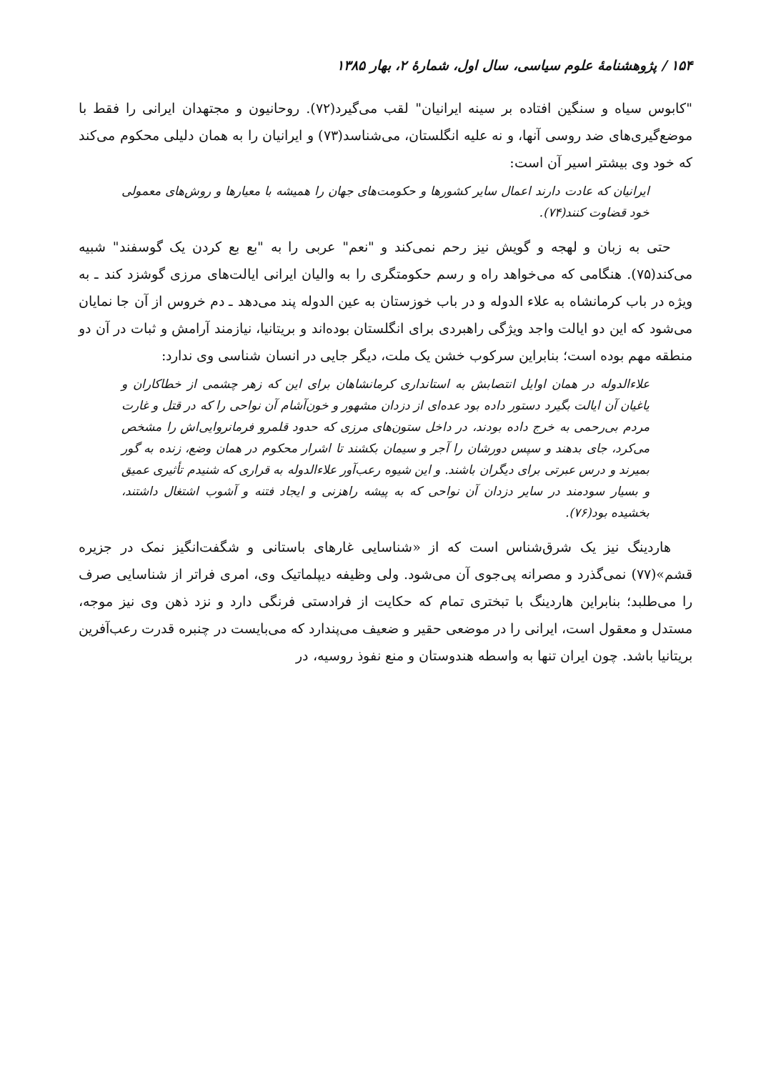۱۵۴ / پژوهشنامهٔ علوم سیاسی، سال اول، شمارهٔ ۲، بهار ۱۳۸۵
"کابوس سیاه و سنگین افتاده بر سینه ایرانیان" لقب می‌گیرد(۷۲). روحانیون و مجتهدان ایرانی را فقط با موضع‌گیری‌های ضد روسی آنها، و نه علیه انگلستان، می‌شناسد(۷۳) و ایرانیان را به همان دلیلی محکوم می‌کند که خود وی بیشتر اسیر آن است:
ایرانیان که عادت دارند اعمال سایر کشورها و حکومت‌های جهان را همیشه با معیارها و روش‌های معمولی خود قضاوت کنند(۷۴).
حتی به زبان و لهجه و گویش نیز رحم نمی‌کند و "نعم" عربی را به "بع بع کردن یک گوسفند" شبیه می‌کند(۷۵). هنگامی که می‌خواهد راه و رسم حکومتگری را به والیان ایرانی ایالت‌های مرزی گوشزد کند ـ به ویژه در باب کرمانشاه به علاء الدوله و در باب خوزستان به عین الدوله پند می‌دهد ـ دم خروس از آن جا نمایان می‌شود که این دو ایالت واجد ویژگی راهبردی برای انگلستان بوده‌اند و بریتانیا، نیازمند آرامش و ثبات در آن دو منطقه مهم بوده است؛ بنابراین سرکوب خشن یک ملت، دیگر جایی در انسان شناسی وی ندارد:
علاءالدوله در همان اوایل انتصابش به استانداری کرمانشاهان برای این که زهر چشمی از خطاکاران و یاغیان آن ایالت بگیرد دستور داده بود عده‌ای از دزدان مشهور و خون‌آشام آن نواحی را که در قتل و غارت مردم بی‌رحمی به خرج داده بودند، در داخل ستون‌های مرزی که حدود قلمرو فرمانروایی‌اش را مشخص می‌کرد، جای بدهند و سپس دورشان را آجر و سیمان بکشند تا اشرار محکوم در همان وضع، زنده به گور بمیرند و درس عبرتی برای دیگران باشند. و این شیوه رعب‌آور علاءالدوله به قراری که شنیدم تأثیری عمیق و بسیار سودمند در سایر دزدان آن نواحی که به پیشه راهزنی و ایجاد فتنه و آشوب اشتغال داشتند، بخشیده بود(۷۶).
هاردینگ نیز یک شرق‌شناس است که از «شناسایی غارهای باستانی و شگفت‌انگیز نمک در جزیره قشم»(۷۷) نمی‌گذرد و مصرانه پی‌جوی آن می‌شود. ولی وظیفه دیپلماتیک وی، امری فراتر از شناسایی صرف را می‌طلبد؛ بنابراین هاردینگ با تبختری تمام که حکایت از فرادستی فرنگی دارد و نزد ذهن وی نیز موجه، مستدل و معقول است، ایرانی را در موضعی حقیر و ضعیف می‌پندارد که می‌بایست در چنبره قدرت رعب‌آفرین بریتانیا باشد. چون ایران تنها به واسطه هندوستان و منع نفوذ روسیه، در